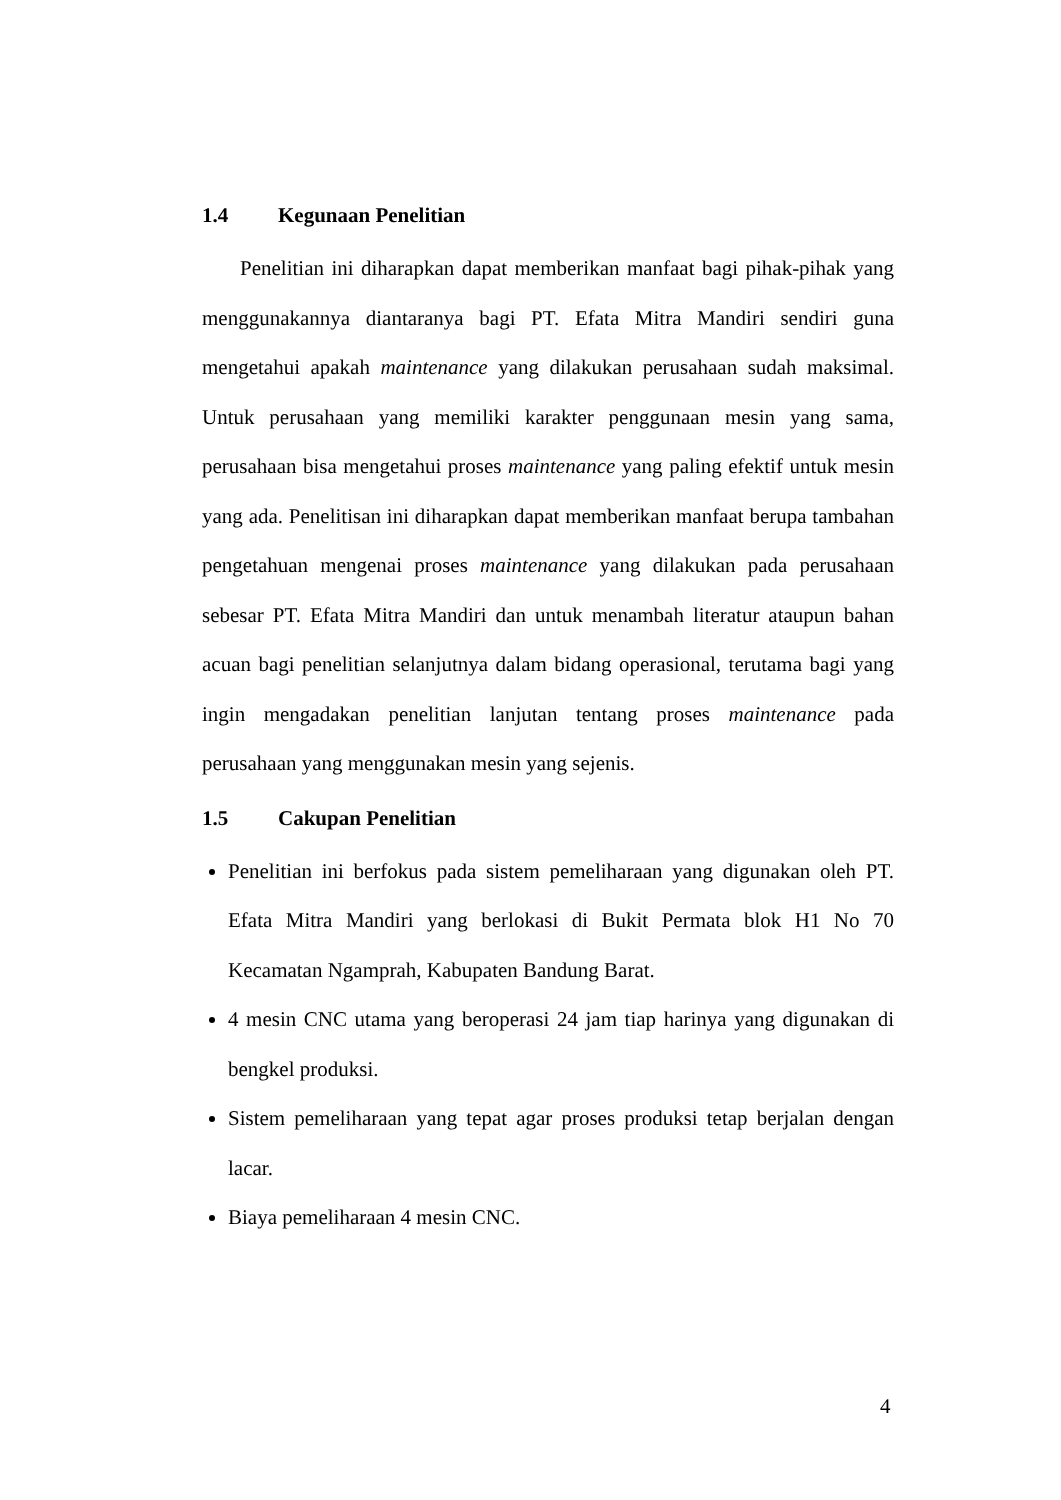1.4 Kegunaan Penelitian
Penelitian ini diharapkan dapat memberikan manfaat bagi pihak-pihak yang menggunakannya diantaranya bagi PT. Efata Mitra Mandiri sendiri guna mengetahui apakah maintenance yang dilakukan perusahaan sudah maksimal. Untuk perusahaan yang memiliki karakter penggunaan mesin yang sama, perusahaan bisa mengetahui proses maintenance yang paling efektif untuk mesin yang ada. Penelitisan ini diharapkan dapat memberikan manfaat berupa tambahan pengetahuan mengenai proses maintenance yang dilakukan pada perusahaan sebesar PT. Efata Mitra Mandiri dan untuk menambah literatur ataupun bahan acuan bagi penelitian selanjutnya dalam bidang operasional, terutama bagi yang ingin mengadakan penelitian lanjutan tentang proses maintenance pada perusahaan yang menggunakan mesin yang sejenis.
1.5 Cakupan Penelitian
Penelitian ini berfokus pada sistem pemeliharaan yang digunakan oleh PT. Efata Mitra Mandiri yang berlokasi di Bukit Permata blok H1 No 70 Kecamatan Ngamprah, Kabupaten Bandung Barat.
4 mesin CNC utama yang beroperasi 24 jam tiap harinya yang digunakan di bengkel produksi.
Sistem pemeliharaan yang tepat agar proses produksi tetap berjalan dengan lacar.
Biaya pemeliharaan 4 mesin CNC.
4